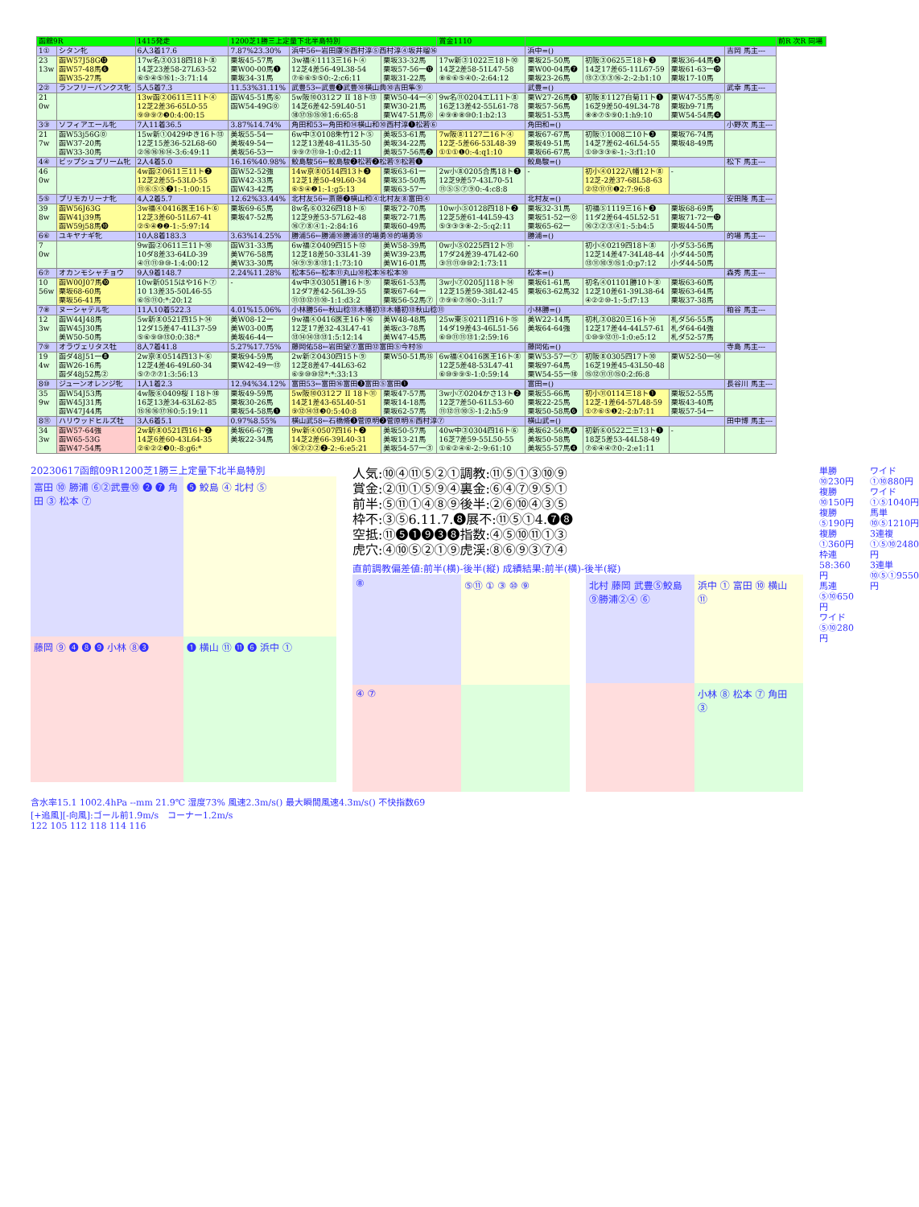| 函館9R | | 1415発走 | 1200芝1勝三上定量下北半島特別 | | | 賞金1110 | | | | | 前R 次R 同場 |
| 1① | シタン牝 | 6人3着17.6 | 7.87%23.30% | 浜中56←岩田康⑯西村淳⑤西村淳④坂井瑠⑯ | | | 浜中=() | | | 吉岡 馬主--- | |
| 23 13w | 函W57J58G⓭ 函W57-48馬❻ 函W35-27馬 | 17w名③0318四18ト⑧ 14芝23差58-27L63-52 ⑥⑤④⑤⑯1:-3:71:14 | 栗坂45-57馬 栗W00-00馬❶ 栗坂34-31馬 | 3w福④1113三16ト④ 12芝4差56-49L38-54 ⑦⑥⑥⑤⑤0:-2:c6:11 | 栗坂33-32馬 栗坂57-56一⓬ 栗坂31-22馬 | 17w新③1022三18ト⑩ 14芝2差58-51L47-58 ⑧⑥⑥⑤④0:-2:64:12 | 栗坂25-50馬 栗W00-04馬❼ 栗坂23-26馬 | 初阪③0625三18ト❸ 14芝17差65-11L67-59 ⑬②③③⑯-2:-2:b1:10 | 栗坂36-44馬❸ 栗坂61-63一⓳ 栗坂17-10馬 | | |
| 2② | ランフリーバンクス牝 | 5人5着7.3 | 11.53%31.11% | 武豊53←武豊❸武豊⑩横山典⑩吉田隼⑨ | | | 武豊=() | | | 武幸 馬主--- | |
| 21 0w | | 13w函②0611三11ト④ 12芝2差36-65L0-55 ⑨⑩⑨⑦❸0:4:00:15 | 函W45-51馬⑥ 函W54-49G⓪ | 5w阪⑩0312フ II 18ト⑬ 14芝6差42-59L40-51 ⑱⑰⑮⑮⑩1:6:65:8 | 栗W50-44一④ 栗W30-21馬 栗W47-51馬⓪ | 9w名⑪0204エL11ト⑧ 16芝13差42-55L61-78 ④⑨⑧⑧⑩0:1:b2:13 | 栗W27-26馬❶ 栗坂57-56馬 栗坂51-53馬 | 初阪⑧1127白菊11ト❶ 16芝9差50-49L34-78 ⑧⑧⑦⑤⑨0:1:h9:10 | 栗W47-55馬⓪ 栗坂b9-71馬 栗W54-54馬❹ | | |
| 3③ | ソフィアエール牝 | 7人11着36.5 | 3.87%14.74% | 角田和53←角田和⑭横山和⑩西村淳❶松若⑥ | | | 角田和=() | | | 小野次 馬主--- | |
| 21 7w | 函W53j56G⓪ 函W37-20馬 函W33-30馬 | 15w新①0429ゆき16ト⑬ 12芝15差36-52L68-60 ②⑯⑯⑯⑭-3:6:49:11 | 美坂55-54一 美坂49-54一 美坂56-53一 | 6w中③0108朱竹12ト⑤ 12芝13差48-41L35-50 ⑨⑨⑦⑪⑩-1:0:d2:11 | 美坂53-61馬 美坂34-22馬 美坂57-56馬❷ | 7w阪⑧1127二16ト④ 12芝-5差66-53L48-39 ①①①❶0:-4:q1:10 | 栗坂67-67馬 栗坂49-51馬 栗坂66-67馬 | 初阪①1008二10ト❸ 14芝7差62-46L54-55 ①⑩③③⑥-1:-3:f1:10 | 栗坂76-74馬 栗坂48-49馬 | | |
| 4④ | ビップシュプリーム牝 | 2人4着5.0 | 16.16%40.98% | 鮫島駿56←鮫島駿❷松若❷松若⑨松若❶ | | | 鮫島駿=() | | | 松下 馬主--- | |
| 46 0w | | 4w函②0611三11ト❷ 12芝2差55-53L0-55 ⑪⑥⑤⑤❷1:-1:00:15 | 函W52-52強 函W42-33馬 函W43-42馬 | 14w京⑧0514四13ト❸ 12芝1差50-49L60-34 ⑥⑤④❷1:-1:g5:13 | 栗坂63-61一 栗坂35-50馬 栗坂63-57一 | 2w小⑧0205合馬18ト❸ 12芝9差57-43L70-51 ⑪⑤⑤⑦⑨0:-4:c8:8 | - | 初小④0122八幡12ト⑧ 12芝-2差37-68L58-63 ②⑫⑪⑪❶2:7:96:8 | - | | |
| 5⑤ | プリモカリーナ牝 | 4人2着5.7 | 12.62%33.44% | 北村友56←斎藤❷横山和④北村友⑧富田④ | | | 北村友=() | | | 安田隆 馬主--- | |
| 39 8w | 函W56J63G 函W41j39馬 函W59j58馬❿ | 3w福④0416医王16ト⑥ 12芝3差60-51L67-41 ②⑤④❷❷-1:-5:97:14 | 栗坂69-65馬 栗坂47-52馬 | 8w名⑥0326四18ト⑥ 12芝9差53-57L62-48 ⑯⑦⑧④1:-2:84:16 | 栗坂72-70馬 栗坂72-71馬 栗坂60-49馬 | 10w小⑤0128四18ト❷ 12芝5差61-44L59-43 ⑤③③③⑧-2:-5:q2:11 | 栗坂32-31馬 栗坂51-52一⓪ 栗坂65-62一 | 初福⑤1119三16ト❸ 11ダ2差64-45L52-51 ⑯②②③④1:-5:b4:5 | 栗坂68-69馬 栗坂71-72一⓬ 栗坂44-50馬 | | |
| 6⑥ | ユキヤナギ牝 | 10人8着183.3 | 3.63%14.25% | 勝浦56←勝浦⑩勝浦⑬的場勇⑩的場勇⑮ | | | 勝浦=() | | | 的場 馬主--- | |
| 7 0w | | 9w函②0611三11ト⑩ 10ダ8差33-64L0-39 ④⑪⑪⑩⑩-1:4:00:12 | 函W31-33馬 美W76-58馬 美W33-30馬 | 6w福②0409四15ト⑫ 12芝18差50-33L41-39 ⑭⑨⑨⑧⑬1:1:73:10 | 美W58-39馬 美W39-23馬 美W16-01馬 | 0w小⑤0225四12ト⑪ 17ダ24差39-47L42-60 ③⑪⑪⑩⑩2:1:73:11 | - | 初小④0219四18ト⑧ 12芝14差47-34L48-44 ⑬⑪⑩⑨⑮1:0:p7:12 | 小ダ53-56馬 小ダ44-50馬 小ダ44-50馬 | | |
| 6⑦ | オカンモシャチョウ | 9人9着148.7 | 2.24%11.28% | 松本56←松本⑪丸山⑩松本⑯松本⑩ | | | 松本=() | | | 森秀 馬主--- | |
| 10 56w | 函W00J07馬❿ 栗坂68-60馬 栗坂56-41馬 | 10w新0515はや16ト⑦ 10 13差35-50L46-55 ⑥⑮⑪0:*:20:12 | - | 4w中③03051勝16ト⑨ 12ダ7差42-56L39-55 ⑪⑬⑫⑪⑩-1:1:d3:2 | 栗坂61-53馬 栗坂67-64一 栗坂56-52馬⑦ | 3w小⑦0205J118ト⑭ 12芝15差59-38L42-45 ⑦⑨⑥⑦⑯0:-3:i1:7 | 栗坂61-61馬 栗坂63-62馬32 | 初名④01101勝10ト⑧ 12芝10差61-39L38-64 ④②②⑩-1:-5:f7:13 | 栗坂63-60馬 栗坂63-64馬 栗坂37-38馬 | | |
| 7⑧ | ヌーシャテル牝 | 11人10着522.3 | 4.01%15.06% | 小林勝56←秋山稔⑬木幡初⑬木幡初⑬秋山稔⑪ | | | 小林勝=() | | | 粕谷 馬主--- | |
| 12 3w | 函W44J48馬 函W45J30馬 美W50-50馬 | 5w新⑧0521四15ト⑭ 12ダ15差47-41L37-59 ⑤⑥⑨⑩⑬0:0:38:* | 美W08-12一 美W03-00馬 美坂46-44一 | 9w福④0416医王16ト⑯ 12芝17差32-43L47-41 ⑬⑭⑭⑬⑬1:5:12:14 | 美W48-48馬 美坂c3-78馬 美W47-45馬 | 25w東⑤0211四16ト⑮ 14ダ19差43-46L51-56 ⑥⑩⑪⑪⑬1:2:59:16 | 美W22-14馬 美坂64-64強 | 初札③0820三16ト⑭ 12芝17差44-44L57-61 ①⑩⑨⑫⑪-1:0:e5:12 | 札ダ56-55馬 札ダ64-64強 札ダ52-57馬 | | |
| 7⑨ | オラヴェリタス牡 | 8人7着41.8 | 5.27%17.75% | 藤岡佑58←岩田望⑦富田⑫富田⑤今村⑮ | | | 藤岡佑=() | | | 寺島 馬主--- | |
| 19 4w | 函ダ48J51一❽ 函W26-16馬 函ダ48j52馬② | 2w京⑧0514四13ト⑥ 12芝4差46-49L60-34 ⑤⑦⑦⑦1:3:56:13 | 栗坂94-59馬 栗W42-49一⑬ | 2w新②0430四15ト⑨ 12芝8差47-44L63-62 ⑥⑨⑩⑩⑫*:*:33:13 | 栗W50-51馬⑮ | 6w福④0416医王16ト⑧ 12芝5差48-53L47-41 ⑥⑩⑨⑨⑤-1:0:59:14 | 栗W53-57一⑦ 栗坂97-64馬 栗W54-55一⑱ | 初阪⑧0305四17ト⑩ 16芝19差45-43L50-48 ⑮⑫⑪⑪⑮0:2:f6:8 | 栗W52-50一⑭ | | |
| 8⑩ | ジューンオレンジ牝 | 1人1着2.3 | 12.94%34.12% | 富田53←富田⑯富田❸富田⑤富田❶ | | | 富田=() | | | 長谷川 馬主--- | |
| 35 9w | 函W54J53馬 函W45J31馬 函W47J44馬 | 4w阪⑥0409桜 I 18ト⑱ 16芝13差34-63L62-85 ⑮⑯⑯⑰⑯0:5:19:11 | 栗坂49-59馬 栗坂30-26馬 栗坂54-58馬❶ | 5w阪⑩0312フ II 18ト⑪ 14芝1差43-65L40-51 ⑨⑫⑭⑬❸0:5:40:8 | 栗坂47-57馬 栗坂14-18馬 栗坂62-57馬 | 3w小⑦0204かさ13ト❷ 12芝7差50-61L53-60 ⑪⑫⑪⑩⑤-1:2:h5:9 | 栗坂55-66馬 栗坂22-25馬 栗坂50-58馬❻ | 初小⑪0114三18ト❶ 12芝-1差64-57L48-59 ①⑦⑥⑤❶2:-2:b7:11 | 栗坂52-55馬 栗坂43-40馬 栗坂57-54一 | | |
| 8⑪ | ハリウッドヒルズ牡 | 3人6着5.1 | 0.97%8.55% | 横山武58←石橋脩❸菅原明❷菅原明⑥西村淳⑦ | | | 横山武=() | | | 田中博 馬主--- | |
| 34 3w | 函W57-64強 函W65-53G 函W47-54馬 | 2w新⑧0521四16ト❷ 14芝6差60-43L64-35 ②⑥②②❸0:-8:g6:* | 美坂66-67強 美坂22-34馬 | 9w新④0507四16ト❷ 14芝2差66-39L40-31 ⑯②②②❷-2:-6:e5:21 | 美坂50-57馬 美坂13-21馬 美坂54-57一③ | 40w中③0304四16ト⑥ 16芝7差59-55L50-55 ①⑥②④⑥-2:-9:61:10 | 美坂62-56馬❹ 美坂50-58馬 美坂55-57馬❹ | 初新⑥0522二三13ト❶ 18芝5差53-44L58-49 ⑦⑥④④⑦0:-2:e1:11 | - | | |
20230617函館09R1200芝1勝三上定量下北半島特別
富田 ⑩ 勝浦 ⑥②武豊⑩ ❷ ❼ 角田 ③ 松本 ⑦
❺ 鮫島 ④ 北村 ⑤
藤岡 ⑨ ❹ ❽ ❾ 小林 ⑧❸
❶ 横山 ⑪ ⓫ ❻ 浜中 ①
人気:⑩④⑪⑤②①調教:⑪⑤①③⑩⑨
賞金:②⑪①⑤⑨④裏金:⑥④⑦⑨⑤①
前半:⑤⑪①④⑧⑨後半:②⑥⑩④③⑤
枠不:③⑤6.11.7.❽展不:⑪⑤①4.❼❽
空抵:⑪❺❶❾❸❽指数:④⑤⑩⑪①③
虎穴:④⑩⑤②①⑨虎渓:⑧⑥⑨③⑦④
直前調教偏差値:前半(横)-後半(縦) 成績結果:前半(横)-後半(縦)
⑧
⑤⑪ ① ③ ⑩ ⑨
④ ⑦
北村 藤岡 武豊⑤鮫島 ⑨勝浦②④ ⑥
浜中 ① 富田 ⑩ 横山 ⑪
小林 ⑧ 松本 ⑦ 角田 ③
単勝⑩230円
複勝⑩150円
複勝⑤190円
複勝①360円
枠連58:360円
馬連⑤⑩650円
ワイド⑤⑩280円
ワイド①⑩880円
ワイド①⑤1040円
馬単⑩⑤1210円
3連複①⑤⑩2480円
3連単⑩⑤①9550円
含水率15.1 1002.4hPa --mm 21.9℃ 湿度73% 風速2.3m/s() 最大瞬間風速4.3m/s() 不快指数69
[+追風][-向風]:ゴール前1.9m/s　コーナー1.2m/s
122 105 112 118 114 116